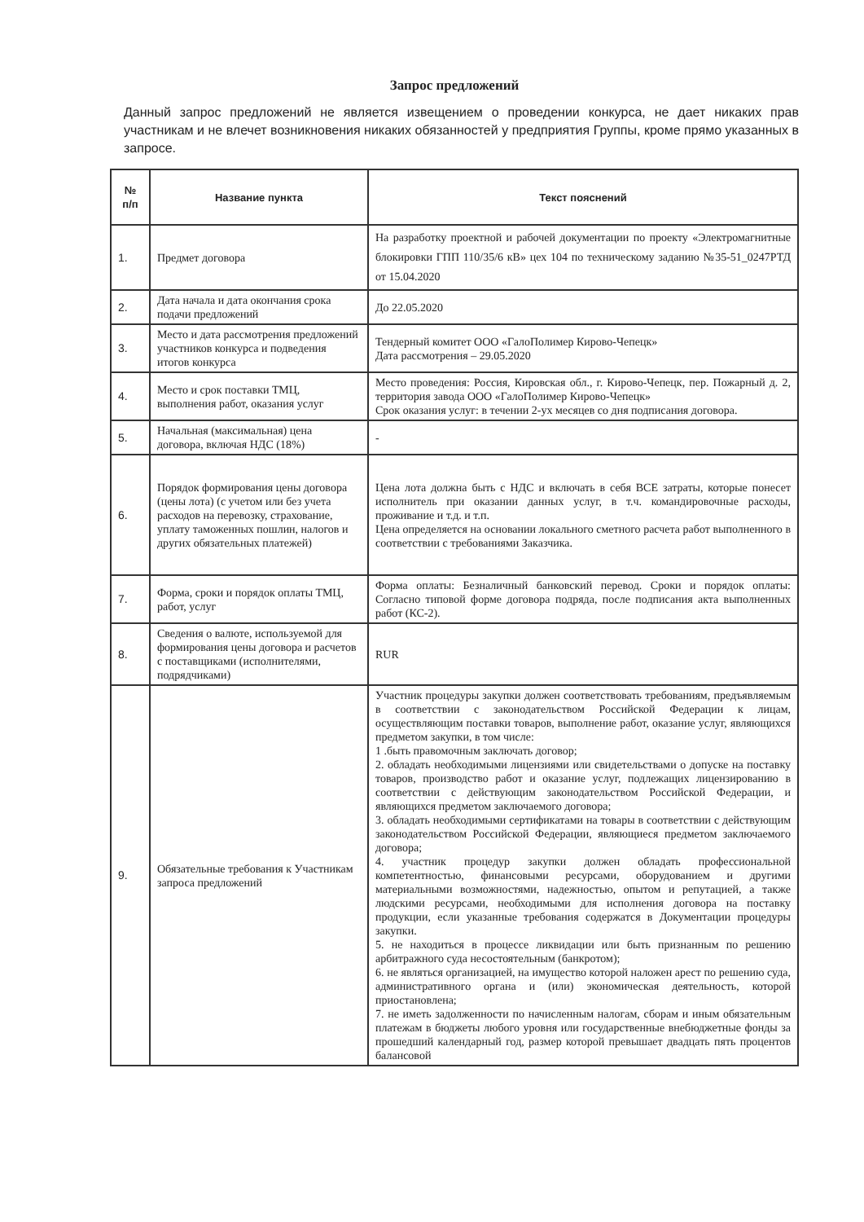Запрос предложений
Данный запрос предложений не является извещением о проведении конкурса, не дает никаких прав участникам и не влечет возникновения никаких обязанностей у предприятия Группы, кроме прямо указанных в запросе.
| № п/п | Название пункта | Текст пояснений |
| --- | --- | --- |
| 1. | Предмет договора | На разработку проектной и рабочей документации по проекту «Электромагнитные блокировки ГПП 110/35/6 кВ» цех 104 по техническому заданию №35-51_0247РТД от 15.04.2020 |
| 2. | Дата начала и дата окончания срока подачи предложений | До 22.05.2020 |
| 3. | Место и дата рассмотрения предложений участников конкурса и подведения итогов конкурса | Тендерный комитет ООО «ГалоПолимер Кирово-Чепецк» Дата рассмотрения – 29.05.2020 |
| 4. | Место и срок поставки ТМЦ, выполнения работ, оказания услуг | Место проведения: Россия, Кировская обл., г. Кирово-Чепецк, пер. Пожарный д. 2, территория завода ООО «ГалоПолимер Кирово-Чепецк» Срок оказания услуг: в течении 2-ух месяцев со дня подписания договора. |
| 5. | Начальная (максимальная) цена договора, включая НДС (18%) | - |
| 6. | Порядок формирования цены договора (цены лота) (с учетом или без учета расходов на перевозку, страхование, уплату таможенных пошлин, налогов и других обязательных платежей) | Цена лота должна быть с НДС и включать в себя ВСЕ затраты, которые понесет исполнитель при оказании данных услуг, в т.ч. командировочные расходы, проживание и т.д. и т.п. Цена определяется на основании локального сметного расчета работ выполненного в соответствии с требованиями Заказчика. |
| 7. | Форма, сроки и порядок оплаты ТМЦ, работ, услуг | Форма оплаты: Безналичный банковский перевод. Сроки и порядок оплаты: Согласно типовой форме договора подряда, после подписания акта выполненных работ (КС-2). |
| 8. | Сведения о валюте, используемой для формирования цены договора и расчетов с поставщиками (исполнителями, подрядчиками) | RUR |
| 9. | Обязательные требования к Участникам запроса предложений | Участник процедуры закупки должен соответствовать требованиям, предъявляемым в соответствии с законодательством Российской Федерации к лицам, осуществляющим поставки товаров, выполнение работ, оказание услуг, являющихся предметом закупки, в том числе: 1 .быть правомочным заключать договор; 2. обладать необходимыми лицензиями или свидетельствами о допуске на поставку товаров, производство работ и оказание услуг, подлежащих лицензированию в соответствии с действующим законодательством Российской Федерации, и являющихся предметом заключаемого договора; 3. обладать необходимыми сертификатами на товары в соответствии с действующим законодательством Российской Федерации, являющиеся предметом заключаемого договора; 4. участник процедур закупки должен обладать профессиональной компетентностью, финансовыми ресурсами, оборудованием и другими материальными возможностями, надежностью, опытом и репутацией, а также людскими ресурсами, необходимыми для исполнения договора на поставку продукции, если указанные требования содержатся в Документации процедуры закупки. 5. не находиться в процессе ликвидации или быть признанным по решению арбитражного суда несостоятельным (банкротом); 6. не являться организацией, на имущество которой наложен арест по решению суда, административного органа и (или) экономическая деятельность, которой приостановлена; 7. не иметь задолженности по начисленным налогам, сборам и иным обязательным платежам в бюджеты любого уровня или государственные внебюджетные фонды за прошедший календарный год, размер которой превышает двадцать пять процентов балансовой |